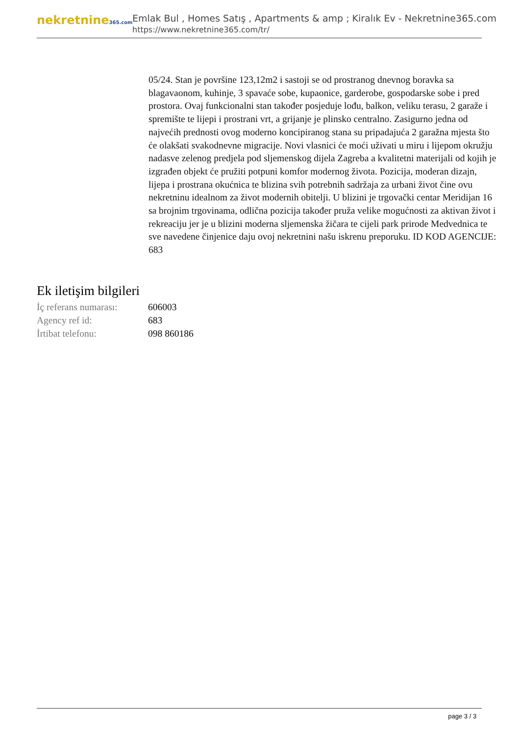nekretnine365.com
Emlak Bul , Homes Satış , Apartments & amp ; Kiralık Ev - Nekretnine365.com
https://www.nekretnine365.com/tr/
05/24. Stan je površine 123,12m2 i sastoji se od prostranog dnevnog boravka sa blagavaonom, kuhinje, 3 spavaće sobe, kupaonice, garderobe, gospodarske sobe i pred prostora. Ovaj funkcionalni stan također posjeduje lođu, balkon, veliku terasu, 2 garaže i spremište te lijepi i prostrani vrt, a grijanje je plinsko centralno. Zasigurno jedna od najvećih prednosti ovog moderno koncipiranog stana su pripadajuća 2 garažna mjesta što će olakšati svakodnevne migracije. Novi vlasnici će moći uživati u miru i lijepom okružju nadasve zelenog predjela pod sljemenskog dijela Zagreba a kvalitetni materijali od kojih je izgrađen objekt će pružiti potpuni komfor modernog života. Pozicija, moderan dizajn, lijepa i prostrana okućnica te blizina svih potrebnih sadržaja za urbani život čine ovu nekretninu idealnom za život modernih obitelji. U blizini je trgovački centar Meridijan 16 sa brojnim trgovinama, odlična pozicija također pruža velike mogućnosti za aktivan život i rekreaciju jer je u blizini moderna sljemenska žičara te cijeli park prirode Medvednica te sve navedene činjenice daju ovoj nekretnini našu iskrenu preporuku. ID KOD AGENCIJE: 683
Ek iletişim bilgileri
| İç referans numarası: | 606003 |
| Agency ref id: | 683 |
| İrtibat telefonu: | 098 860186 |
page 3 / 3